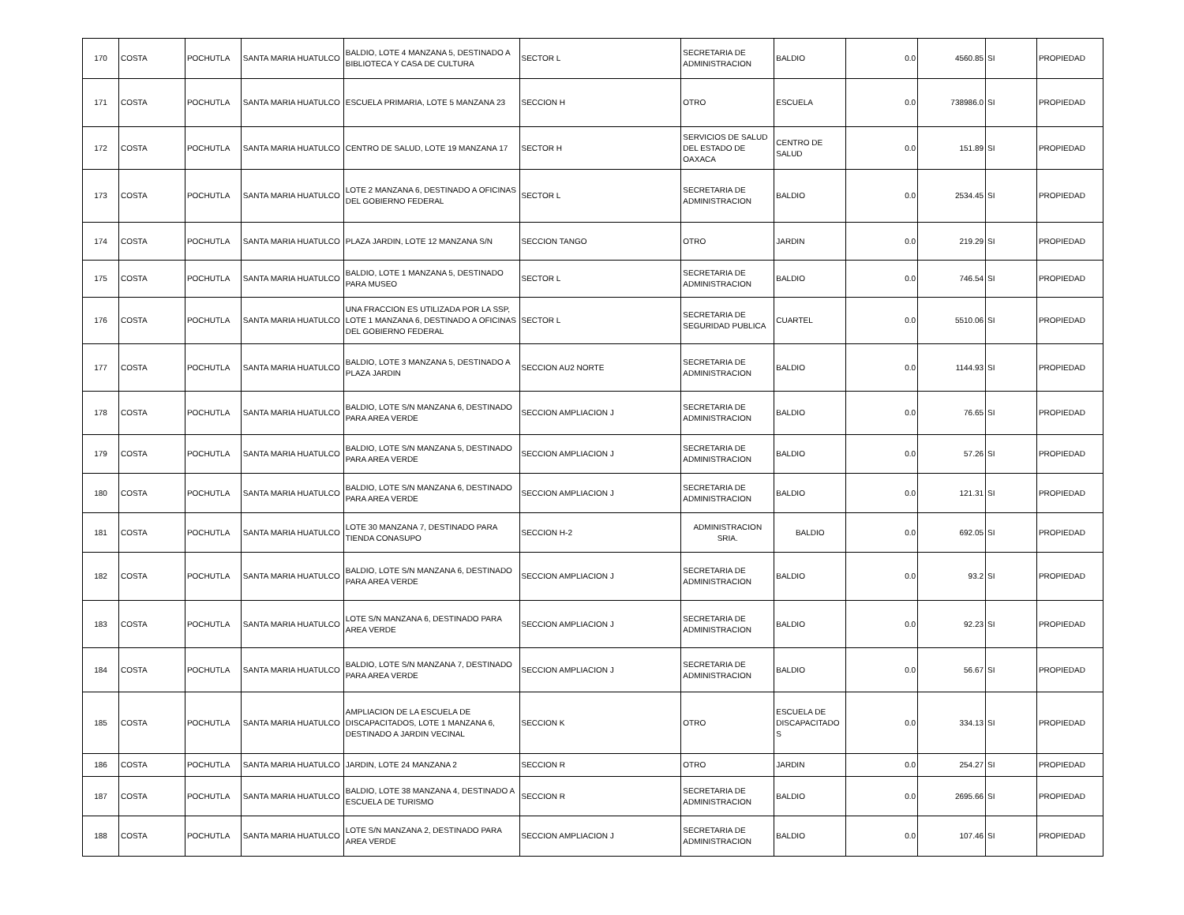| 170 | COSTA | POCHUTLA | SANTA MARIA HUATULCO | BALDIO, LOTE 4 MANZANA 5, DESTINADO A BIBLIOTECA Y CASA DE CULTURA | SECTOR L | SECRETARIA DE ADMINISTRACION | BALDIO | 0.0 | 4560.85 | SI | PROPIEDAD |
| 171 | COSTA | POCHUTLA | SANTA MARIA HUATULCO | ESCUELA PRIMARIA, LOTE 5 MANZANA 23 | SECCION H | OTRO | ESCUELA | 0.0 | 738986.0 | SI | PROPIEDAD |
| 172 | COSTA | POCHUTLA | SANTA MARIA HUATULCO | CENTRO DE SALUD, LOTE 19 MANZANA 17 | SECTOR H | SERVICIOS DE SALUD DEL ESTADO DE OAXACA | CENTRO DE SALUD | 0.0 | 151.89 | SI | PROPIEDAD |
| 173 | COSTA | POCHUTLA | SANTA MARIA HUATULCO | LOTE 2 MANZANA 6, DESTINADO A OFICINAS DEL GOBIERNO FEDERAL | SECTOR L | SECRETARIA DE ADMINISTRACION | BALDIO | 0.0 | 2534.45 | SI | PROPIEDAD |
| 174 | COSTA | POCHUTLA | SANTA MARIA HUATULCO | PLAZA JARDIN, LOTE 12 MANZANA S/N | SECCION TANGO | OTRO | JARDIN | 0.0 | 219.29 | SI | PROPIEDAD |
| 175 | COSTA | POCHUTLA | SANTA MARIA HUATULCO | BALDIO, LOTE 1 MANZANA 5, DESTINADO PARA MUSEO | SECTOR L | SECRETARIA DE ADMINISTRACION | BALDIO | 0.0 | 746.54 | SI | PROPIEDAD |
| 176 | COSTA | POCHUTLA | SANTA MARIA HUATULCO | UNA FRACCION ES UTILIZADA POR LA SSP, LOTE 1 MANZANA 6, DESTINADO A OFICINAS DEL GOBIERNO FEDERAL | SECTOR L | SECRETARIA DE SEGURIDAD PUBLICA | CUARTEL | 0.0 | 5510.06 | SI | PROPIEDAD |
| 177 | COSTA | POCHUTLA | SANTA MARIA HUATULCO | BALDIO, LOTE 3 MANZANA 5, DESTINADO A PLAZA JARDIN | SECCION AU2 NORTE | SECRETARIA DE ADMINISTRACION | BALDIO | 0.0 | 1144.93 | SI | PROPIEDAD |
| 178 | COSTA | POCHUTLA | SANTA MARIA HUATULCO | BALDIO, LOTE S/N MANZANA 6, DESTINADO PARA AREA VERDE | SECCION AMPLIACION J | SECRETARIA DE ADMINISTRACION | BALDIO | 0.0 | 76.65 | SI | PROPIEDAD |
| 179 | COSTA | POCHUTLA | SANTA MARIA HUATULCO | BALDIO, LOTE S/N MANZANA 5, DESTINADO PARA AREA VERDE | SECCION AMPLIACION J | SECRETARIA DE ADMINISTRACION | BALDIO | 0.0 | 57.26 | SI | PROPIEDAD |
| 180 | COSTA | POCHUTLA | SANTA MARIA HUATULCO | BALDIO, LOTE S/N MANZANA 6, DESTINADO PARA AREA VERDE | SECCION AMPLIACION J | SECRETARIA DE ADMINISTRACION | BALDIO | 0.0 | 121.31 | SI | PROPIEDAD |
| 181 | COSTA | POCHUTLA | SANTA MARIA HUATULCO | LOTE 30 MANZANA 7, DESTINADO PARA TIENDA CONASUPO | SECCION H-2 | ADMINISTRACION SRIA. | BALDIO | 0.0 | 692.05 | SI | PROPIEDAD |
| 182 | COSTA | POCHUTLA | SANTA MARIA HUATULCO | BALDIO, LOTE S/N MANZANA 6, DESTINADO PARA AREA VERDE | SECCION AMPLIACION J | SECRETARIA DE ADMINISTRACION | BALDIO | 0.0 | 93.2 | SI | PROPIEDAD |
| 183 | COSTA | POCHUTLA | SANTA MARIA HUATULCO | LOTE S/N MANZANA 6, DESTINADO PARA AREA VERDE | SECCION AMPLIACION J | SECRETARIA DE ADMINISTRACION | BALDIO | 0.0 | 92.23 | SI | PROPIEDAD |
| 184 | COSTA | POCHUTLA | SANTA MARIA HUATULCO | BALDIO, LOTE S/N MANZANA 7, DESTINADO PARA AREA VERDE | SECCION AMPLIACION J | SECRETARIA DE ADMINISTRACION | BALDIO | 0.0 | 56.67 | SI | PROPIEDAD |
| 185 | COSTA | POCHUTLA | SANTA MARIA HUATULCO | AMPLIACION DE LA ESCUELA DE DISCAPACITADOS, LOTE 1 MANZANA 6, DESTINADO A JARDIN VECINAL | SECCION K | OTRO | ESCUELA DE DISCAPACITADO S | 0.0 | 334.13 | SI | PROPIEDAD |
| 186 | COSTA | POCHUTLA | SANTA MARIA HUATULCO | JARDIN, LOTE 24 MANZANA 2 | SECCION R | OTRO | JARDIN | 0.0 | 254.27 | SI | PROPIEDAD |
| 187 | COSTA | POCHUTLA | SANTA MARIA HUATULCO | BALDIO, LOTE 38 MANZANA 4, DESTINADO A ESCUELA DE TURISMO | SECCION R | SECRETARIA DE ADMINISTRACION | BALDIO | 0.0 | 2695.66 | SI | PROPIEDAD |
| 188 | COSTA | POCHUTLA | SANTA MARIA HUATULCO | LOTE S/N MANZANA 2, DESTINADO PARA AREA VERDE | SECCION AMPLIACION J | SECRETARIA DE ADMINISTRACION | BALDIO | 0.0 | 107.46 | SI | PROPIEDAD |